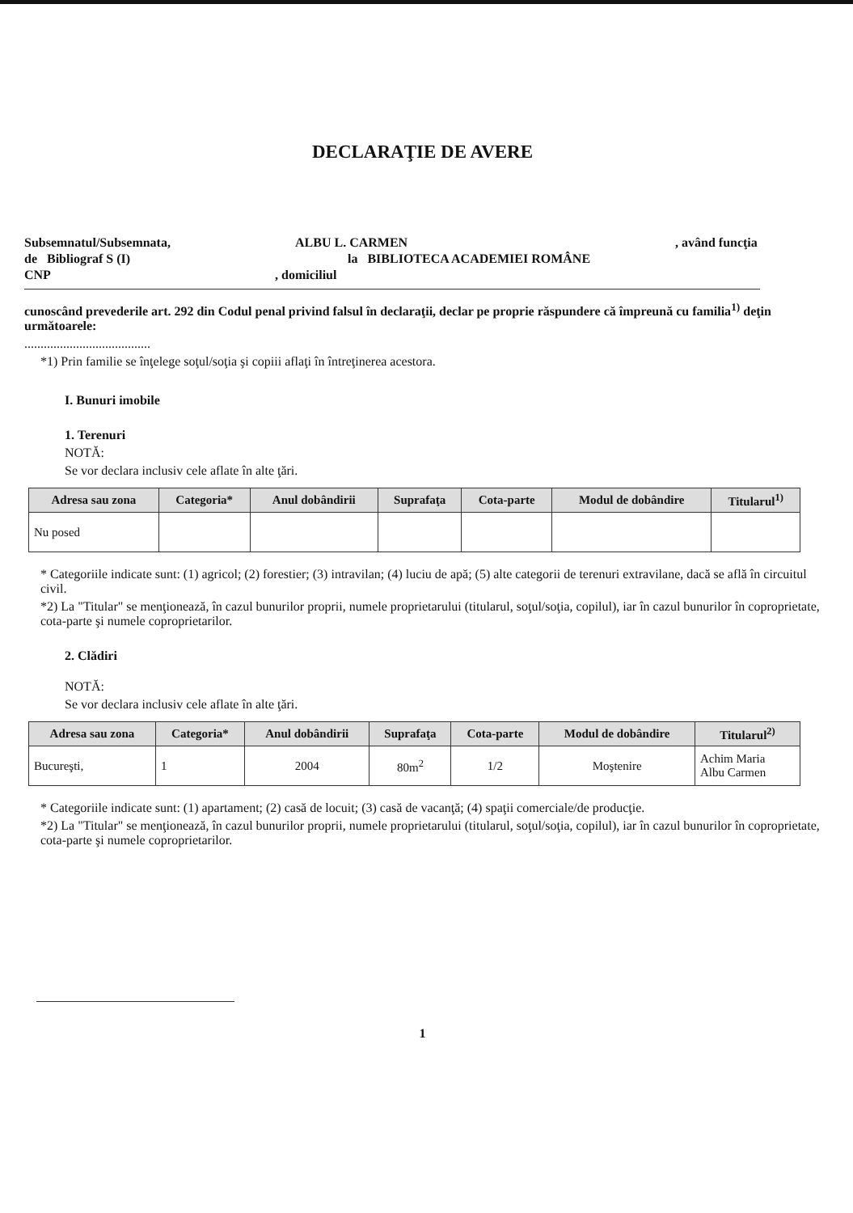DECLARAŢIE DE AVERE
Subsemnatul/Subsemnata, ALBU L. CARMEN, având funcţia
de Bibliograf S (I) la BIBLIOTECA ACADEMIEI ROMÂNE
CNP, domiciliul
cunoscând prevederile art. 292 din Codul penal privind falsul în declaraţii, declar pe proprie răspundere că împreună cu familia<sup>1)</sup> deţin următoarele:
.......................................
*1) Prin familie se înţelege soţul/soţia şi copiii aflaţi în întreţinerea acestora.
I. Bunuri imobile
1. Terenuri
NOTĂ:
Se vor declara inclusiv cele aflate în alte ţări.
| Adresa sau zona | Categoria* | Anul dobândirii | Suprafaţa | Cota-parte | Modul de dobândire | Titularul<sup>1)</sup> |
| --- | --- | --- | --- | --- | --- | --- |
| Nu posed | | | | | | |
* Categoriile indicate sunt: (1) agricol; (2) forestier; (3) intravilan; (4) luciu de apă; (5) alte categorii de terenuri extravilane, dacă se află în circuitul civil.
*2) La "Titular" se menţionează, în cazul bunurilor proprii, numele proprietarului (titularul, soţul/soţia, copilul), iar în cazul bunurilor în coproprietate, cota-parte şi numele coproprietarilor.
2. Clădiri
NOTĂ:
Se vor declara inclusiv cele aflate în alte ţări.
| Adresa sau zona | Categoria* | Anul dobândirii | Suprafaţa | Cota-parte | Modul de dobândire | Titularul<sup>2)</sup> |
| --- | --- | --- | --- | --- | --- | --- |
| Bucureşti, | 1 | 2004 | 80m<sup>2</sup> | 1/2 | Moştenire | Achim Maria Albu Carmen |
* Categoriile indicate sunt: (1) apartament; (2) casă de locuit; (3) casă de vacanţă; (4) spaţii comerciale/de producţie.
*2) La "Titular" se menţionează, în cazul bunurilor proprii, numele proprietarului (titularul, soţul/soţia, copilul), iar în cazul bunurilor în coproprietate, cota-parte şi numele coproprietarilor.
1